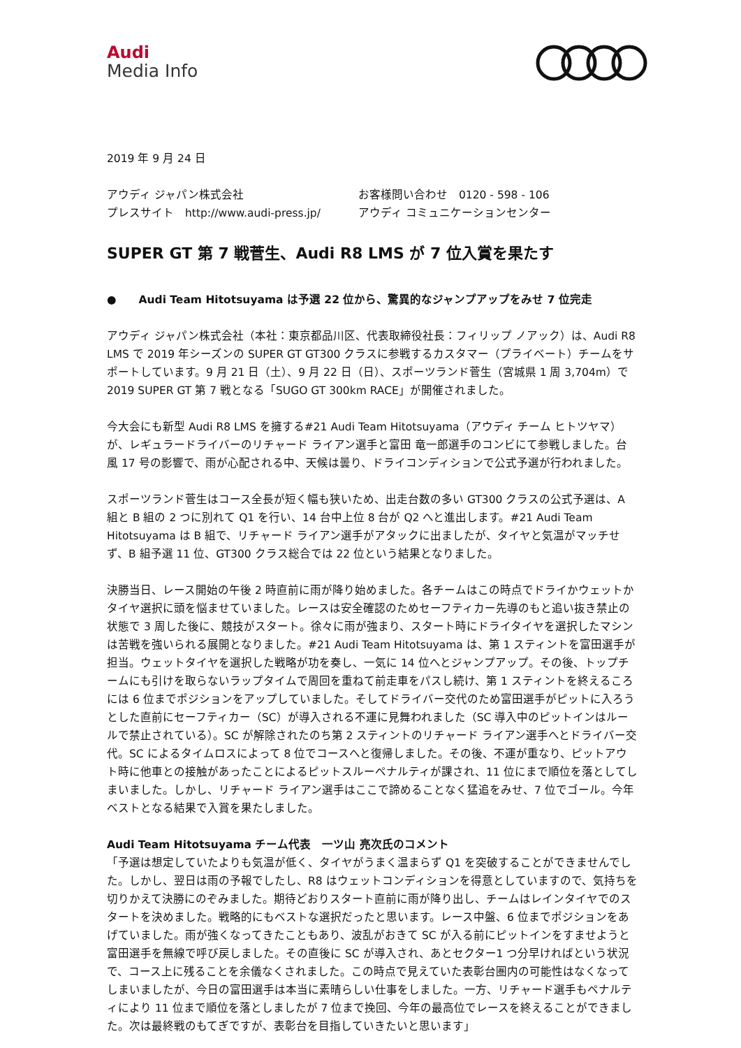Audi
Media Info
2019 年 9 月 24 日
アウディ ジャパン株式会社
プレスサイト　http://www.audi-press.jp/
お客様問い合わせ　0120 - 598 - 106
アウディ コミュニケーションセンター
SUPER GT 第 7 戦菅生、Audi R8 LMS が 7 位入賞を果たす
●　　Audi Team Hitotsuyama は予選 22 位から、驚異的なジャンプアップをみせ 7 位完走
アウディ ジャパン株式会社（本社：東京都品川区、代表取締役社長：フィリップ ノアック）は、Audi R8 LMS で 2019 年シーズンの SUPER GT GT300 クラスに参戦するカスタマー（プライベート）チームをサポートしています。9 月 21 日（土）、9 月 22 日（日）、スポーツランド菅生（宮城県 1 周 3,704m）で 2019 SUPER GT 第 7 戦となる「SUGO GT 300km RACE」が開催されました。
今大会にも新型 Audi R8 LMS を擁する#21 Audi Team Hitotsuyama（アウディ チーム ヒトツヤマ）が、レギュラードライバーのリチャード ライアン選手と富田 竜一郎選手のコンビにて参戦しました。台風 17 号の影響で、雨が心配される中、天候は曇り、ドライコンディションで公式予選が行われました。
スポーツランド菅生はコース全長が短く幅も狭いため、出走台数の多い GT300 クラスの公式予選は、A 組と B 組の 2 つに別れて Q1 を行い、14 台中上位 8 台が Q2 へと進出します。#21 Audi Team Hitotsuyama は B 組で、リチャード ライアン選手がアタックに出ましたが、タイヤと気温がマッチせず、B 組予選 11 位、GT300 クラス総合では 22 位という結果となりました。
決勝当日、レース開始の午後 2 時直前に雨が降り始めました。各チームはこの時点でドライかウェットかタイヤ選択に頭を悩ませていました。レースは安全確認のためセーフティカー先導のもと追い抜き禁止の状態で 3 周した後に、競技がスタート。徐々に雨が強まり、スタート時にドライタイヤを選択したマシンは苦戦を強いられる展開となりました。#21 Audi Team Hitotsuyama は、第 1 スティントを富田選手が担当。ウェットタイヤを選択した戦略が功を奏し、一気に 14 位へとジャンプアップ。その後、トップチームにも引けを取らないラップタイムで周回を重ねて前走車をパスし続け、第 1 スティントを終えるころには 6 位までポジションをアップしていました。そしてドライバー交代のため富田選手がピットに入ろうとした直前にセーフティカー（SC）が導入される不運に見舞われました（SC 導入中のピットインはルールで禁止されている）。SC が解除されたのち第 2 スティントのリチャード ライアン選手へとドライバー交代。SC によるタイムロスによって 8 位でコースへと復帰しました。その後、不運が重なり、ピットアウト時に他車との接触があったことによるピットスルーペナルティが課され、11 位にまで順位を落としてしまいました。しかし、リチャード ライアン選手はここで諦めることなく猛追をみせ、7 位でゴール。今年ベストとなる結果で入賞を果たしました。
Audi Team Hitotsuyama チーム代表　一ツ山 亮次氏のコメント
「予選は想定していたよりも気温が低く、タイヤがうまく温まらず Q1 を突破することができませんでした。しかし、翌日は雨の予報でしたし、R8 はウェットコンディションを得意としていますので、気持ちを切りかえて決勝にのぞみました。期待どおりスタート直前に雨が降り出し、チームはレインタイヤでのスタートを決めました。戦略的にもベストな選択だったと思います。レース中盤、6 位までポジションをあげていました。雨が強くなってきたこともあり、波乱がおきて SC が入る前にピットインをすませようと富田選手を無線で呼び戻しました。その直後に SC が導入され、あとセクター1 つ分早ければという状況で、コース上に残ることを余儀なくされました。この時点で見えていた表彰台圏内の可能性はなくなってしまいましたが、今日の富田選手は本当に素晴らしい仕事をしました。一方、リチャード選手もペナルティにより 11 位まで順位を落としましたが 7 位まで挽回、今年の最高位でレースを終えることができました。次は最終戦のもてぎですが、表彰台を目指していきたいと思います」